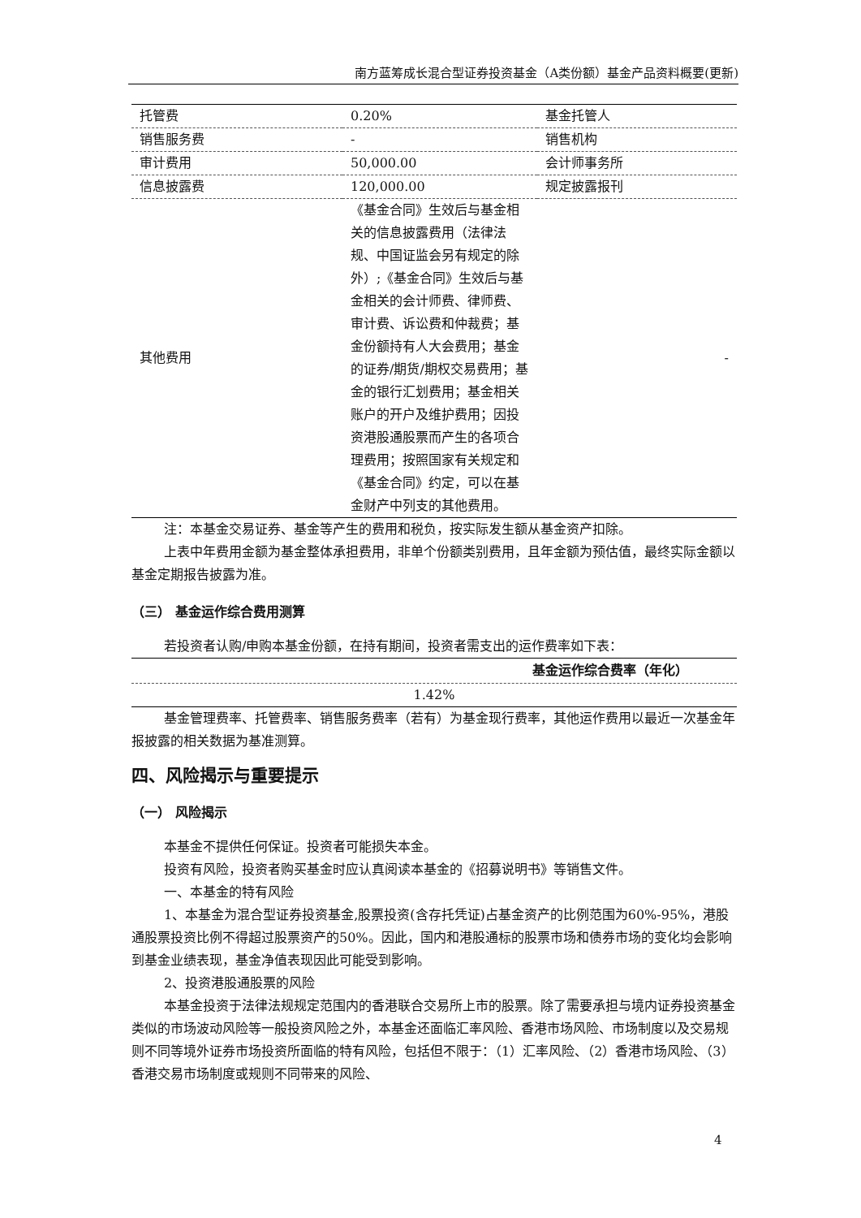南方蓝筹成长混合型证券投资基金（A类份额）基金产品资料概要(更新)
| 托管费 | 0.20% | 基金托管人 |
| 销售服务费 | - | 销售机构 |
| 审计费用 | 50,000.00 | 会计师事务所 |
| 信息披露费 | 120,000.00 | 规定披露报刊 |
| 其他费用 | 《基金合同》生效后与基金相关的信息披露费用（法律法规、中国证监会另有规定的除外）;《基金合同》生效后与基金相关的会计师费、律师费、审计费、诉讼费和仲裁费；基金份额持有人大会费用；基金的证券/期货/期权交易费用；基金的银行汇划费用；基金相关账户的开户及维护费用；因投资港股通股票而产生的各项合理费用；按照国家有关规定和《基金合同》约定，可以在基金财产中列支的其他费用。 | - |
注：本基金交易证券、基金等产生的费用和税负，按实际发生额从基金资产扣除。
上表中年费用金额为基金整体承担费用，非单个份额类别费用，且年金额为预估值，最终实际金额以基金定期报告披露为准。
（三） 基金运作综合费用测算
若投资者认购/申购本基金份额，在持有期间，投资者需支出的运作费率如下表：
| 基金运作综合费率（年化） |
| --- |
| 1.42% |
基金管理费率、托管费率、销售服务费率（若有）为基金现行费率，其他运作费用以最近一次基金年报披露的相关数据为基准测算。
四、风险揭示与重要提示
（一） 风险揭示
本基金不提供任何保证。投资者可能损失本金。
投资有风险，投资者购买基金时应认真阅读本基金的《招募说明书》等销售文件。
一、本基金的特有风险
1、本基金为混合型证券投资基金,股票投资(含存托凭证)占基金资产的比例范围为60%-95%，港股通股票投资比例不得超过股票资产的50%。因此，国内和港股通标的股票市场和债券市场的变化均会影响到基金业绩表现，基金净值表现因此可能受到影响。
2、投资港股通股票的风险
本基金投资于法律法规规定范围内的香港联合交易所上市的股票。除了需要承担与境内证券投资基金类似的市场波动风险等一般投资风险之外，本基金还面临汇率风险、香港市场风险、市场制度以及交易规则不同等境外证券市场投资所面临的特有风险，包括但不限于：（1）汇率风险、（2）香港市场风险、（3）香港交易市场制度或规则不同带来的风险、
4